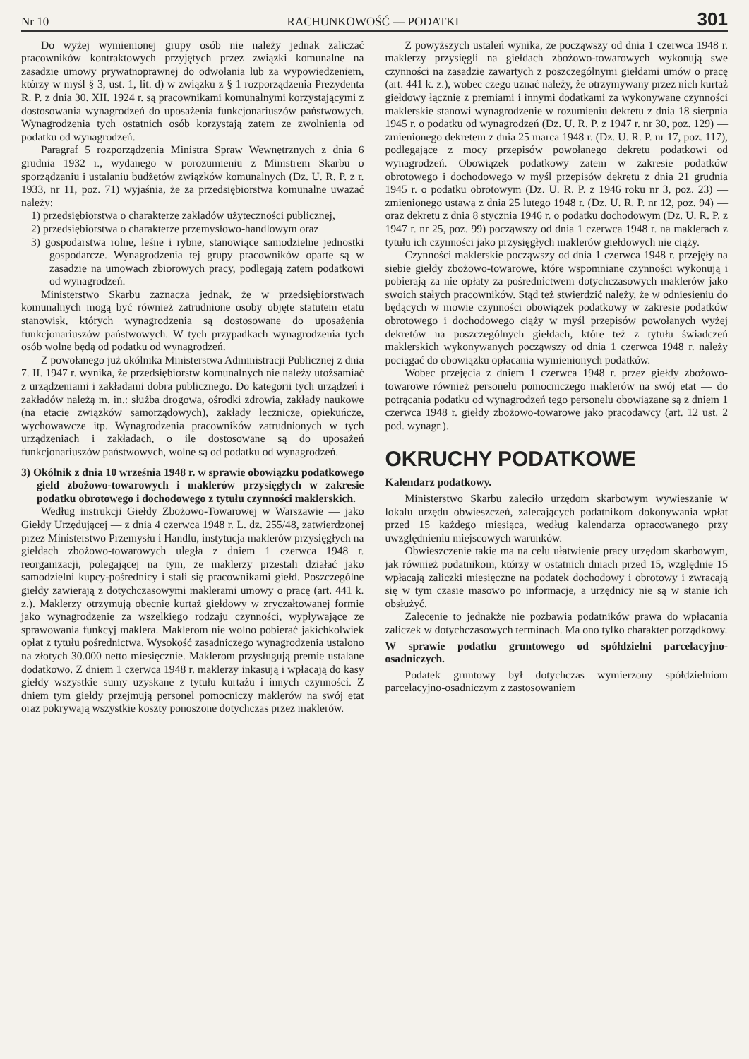Nr 10 RACHUNKOWOŚĆ — PODATKI 301
Do wyżej wymienionej grupy osób nie należy jednak zaliczać pracowników kontraktowych przyjętych przez związki komunalne na zasadzie umowy prywatnoprawnej do odwołania lub za wypowiedzeniem, którzy w myśl § 3, ust. 1, lit. d) w związku z § 1 rozporządzenia Prezydenta R. P. z dnia 30. XII. 1924 r. są pracownikami komunalnymi korzystającymi z dostosowania wynagrodzeń do uposażenia funkcjonariuszów państwowych. Wynagrodzenia tych ostatnich osób korzystają zatem ze zwolnienia od podatku od wynagrodzeń.
Paragraf 5 rozporządzenia Ministra Spraw Wewnętrznych z dnia 6 grudnia 1932 r., wydanego w porozumieniu z Ministrem Skarbu o sporządzaniu i ustalaniu budżetów związków komunalnych (Dz. U. R. P. z r. 1933, nr 11, poz. 71) wyjaśnia, że za przedsiębiorstwa komunalne uważać należy:
1) przedsiębiorstwa o charakterze zakładów użyteczności publicznej,
2) przedsiębiorstwa o charakterze przemysłowo-handlowym oraz
3) gospodarstwa rolne, leśne i rybne, stanowiące samodzielne jednostki gospodarcze. Wynagrodzenia tej grupy pracowników oparte są w zasadzie na umowach zbiorowych pracy, podlegają zatem podatkowi od wynagrodzeń.
Ministerstwo Skarbu zaznacza jednak, że w przedsiębiorstwach komunalnych mogą być również zatrudnione osoby objęte statutem etatu stanowisk, których wynagrodzenia są dostosowane do uposażenia funkcjonariuszów państwowych. W tych przypadkach wynagrodzenia tych osób wolne będą od podatku od wynagrodzeń.
Z powołanego już okólnika Ministerstwa Administracji Publicznej z dnia 7. II. 1947 r. wynika, że przedsiębiorstw komunalnych nie należy utożsamiać z urządzeniami i zakładami dobra publicznego. Do kategorii tych urządzeń i zakładów należą m. in.: służba drogowa, ośrodki zdrowia, zakłady naukowe (na etacie związków samorządowych), zakłady lecznicze, opiekuńcze, wychowawcze itp. Wynagrodzenia pracowników zatrudnionych w tych urządzeniach i zakładach, o ile dostosowane są do uposażeń funkcjonariuszów państwowych, wolne są od podatku od wynagrodzeń.
3) Okólnik z dnia 10 września 1948 r. w sprawie obowiązku podatkowego gield zbożowo-towarowych i maklerów przysięgłych w zakresie podatku obrotowego i dochodowego z tytułu czynności maklerskich.
Według instrukcji Giełdy Zbożowo-Towarowej w Warszawie — jako Giełdy Urzędującej — z dnia 4 czerwca 1948 r. L. dz. 255/48, zatwierdzonej przez Ministerstwo Przemysłu i Handlu, instytucja maklerów przysięgłych na giełdach zbożowo-towarowych uległa z dniem 1 czerwca 1948 r. reorganizacji, polegającej na tym, że maklerzy przestali działać jako samodzielni kupcy-pośrednicy i stali się pracownikami giełd. Poszczególne giełdy zawierają z dotychczasowymi maklerami umowy o pracę (art. 441 k. z.). Maklerzy otrzymują obecnie kurtaż giełdowy w zryczałtowanej formie jako wynagrodzenie za wszelkiego rodzaju czynności, wypływające ze sprawowania funkcyj maklera. Maklerom nie wolno pobierać jakichkolwiek opłat z tytułu pośrednictwa. Wysokość zasadniczego wynagrodzenia ustalono na złotych 30.000 netto miesięcznie. Maklerom przysługują premie ustalane dodatkowo. Z dniem 1 czerwca 1948 r. maklerzy inkasują i wpłacają do kasy giełdy wszystkie sumy uzyskane z tytułu kurtażu i innych czynności. Z dniem tym giełdy przejmują personel pomocniczy maklerów na swój etat oraz pokrywają wszystkie koszty ponoszone dotychczas przez maklerów.
Z powyższych ustaleń wynika, że począwszy od dnia 1 czerwca 1948 r. maklerzy przysięgli na giełdach zbożowo-towarowych wykonują swe czynności na zasadzie zawartych z poszczególnymi giełdami umów o pracę (art. 441 k. z.), wobec czego uznać należy, że otrzymywany przez nich kurtaż giełdowy łącznie z premiami i innymi dodatkami za wykonywane czynności maklerskie stanowi wynagrodzenie w rozumieniu dekretu z dnia 18 sierpnia 1945 r. o podatku od wynagrodzeń (Dz. U. R. P. z 1947 r. nr 30, poz. 129) — zmienionego dekretem z dnia 25 marca 1948 r. (Dz. U. R. P. nr 17, poz. 117), podlegające z mocy przepisów powołanego dekretu podatkowi od wynagrodzeń. Obowiązek podatkowy zatem w zakresie podatków obrotowego i dochodowego w myśl przepisów dekretu z dnia 21 grudnia 1945 r. o podatku obrotowym (Dz. U. R. P. z 1946 roku nr 3, poz. 23) — zmienionego ustawą z dnia 25 lutego 1948 r. (Dz. U. R. P. nr 12, poz. 94) — oraz dekretu z dnia 8 stycznia 1946 r. o podatku dochodowym (Dz. U. R. P. z 1947 r. nr 25, poz. 99) począwszy od dnia 1 czerwca 1948 r. na maklerach z tytułu ich czynności jako przysięgłych maklerów giełdowych nie ciąży.
Czynności maklerskie począwszy od dnia 1 czerwca 1948 r. przejęły na siebie giełdy zbożowo-towarowe, które wspomniane czynności wykonują i pobierają za nie opłaty za pośrednictwem dotychczasowych maklerów jako swoich stałych pracowników. Stąd też stwierdzić należy, że w odniesieniu do będących w mowie czynności obowiązek podatkowy w zakresie podatków obrotowego i dochodowego ciąży w myśl przepisów powołanych wyżej dekretów na poszczególnych giełdach, które też z tytułu świadczeń maklerskich wykonywanych począwszy od dnia 1 czerwca 1948 r. należy pociągać do obowiązku opłacania wymienionych podatków.
Wobec przejęcia z dniem 1 czerwca 1948 r. przez giełdy zbożowo-towarowe również personelu pomocniczego maklerów na swój etat — do potrącania podatku od wynagrodzeń tego personelu obowiązane są z dniem 1 czerwca 1948 r. giełdy zbożowo-towarowe jako pracodawcy (art. 12 ust. 2 pod. wynagr.).
OKRUCHY PODATKOWE
Kalendarz podatkowy.
Ministerstwo Skarbu zaleciło urzędom skarbowym wywieszanie w lokalu urzędu obwieszczeń, zalecających podatnikom dokonywania wpłat przed 15 każdego miesiąca, według kalendarza opracowanego przy uwzględnieniu miejscowych warunków.
Obwieszczenie takie ma na celu ułatwienie pracy urzędom skarbowym, jak również podatnikom, którzy w ostatnich dniach przed 15, względnie 15 wpłacają zaliczki miesięczne na podatek dochodowy i obrotowy i zwracają się w tym czasie masowo po informacje, a urzędnicy nie są w stanie ich obsłużyć.
Zalecenie to jednakże nie pozbawia podatników prawa do wpłacania zaliczek w dotychczasowych terminach. Ma ono tylko charakter porządkowy.
W sprawie podatku gruntowego od spółdzielni parcelacyjno-osadniczych.
Podatek gruntowy był dotychczas wymierzony spółdzielniom parcelacyjno-osadniczym z zastosowaniem